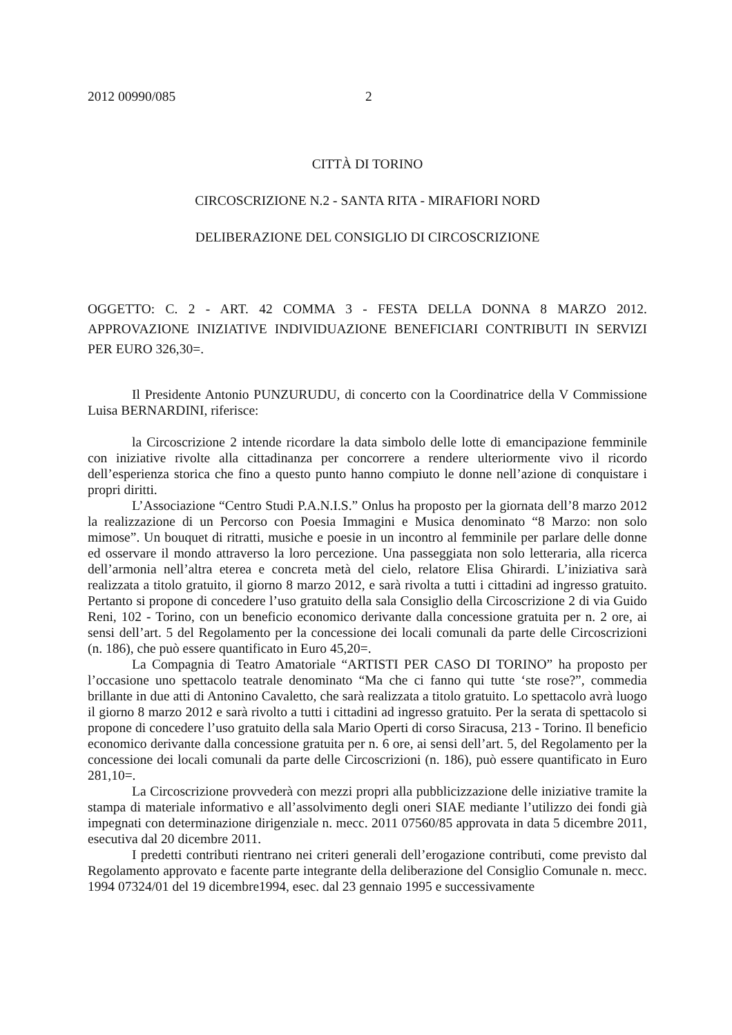2012 00990/085 2
CITTÀ DI TORINO
CIRCOSCRIZIONE N.2 - SANTA RITA - MIRAFIORI NORD
DELIBERAZIONE DEL CONSIGLIO DI CIRCOSCRIZIONE
OGGETTO: C. 2 - ART. 42 COMMA 3 - FESTA DELLA DONNA 8 MARZO 2012. APPROVAZIONE INIZIATIVE INDIVIDUAZIONE BENEFICIARI CONTRIBUTI IN SERVIZI PER EURO 326,30=.
Il Presidente Antonio PUNZURUDU, di concerto con la Coordinatrice della V Commissione Luisa BERNARDINI, riferisce:
la Circoscrizione 2 intende ricordare la data simbolo delle lotte di emancipazione femminile con iniziative rivolte alla cittadinanza per concorrere a rendere ulteriormente vivo il ricordo dell’esperienza storica che fino a questo punto hanno compiuto le donne nell’azione di conquistare i propri diritti.
L’Associazione “Centro Studi P.A.N.I.S.” Onlus ha proposto per la giornata dell’8 marzo 2012 la realizzazione di un Percorso con Poesia Immagini e Musica denominato “8 Marzo: non solo mimose”. Un bouquet di ritratti, musiche e poesie in un incontro al femminile per parlare delle donne ed osservare il mondo attraverso la loro percezione. Una passeggiata non solo letteraria, alla ricerca dell’armonia nell’altra eterea e concreta metà del cielo, relatore Elisa Ghirardi. L’iniziativa sarà realizzata a titolo gratuito, il giorno 8 marzo 2012, e sarà rivolta a tutti i cittadini ad ingresso gratuito. Pertanto si propone di concedere l’uso gratuito della sala Consiglio della Circoscrizione 2 di via Guido Reni, 102 - Torino, con un beneficio economico derivante dalla concessione gratuita per n. 2 ore, ai sensi dell’art. 5 del Regolamento per la concessione dei locali comunali da parte delle Circoscrizioni (n. 186), che può essere quantificato in Euro 45,20=.
La Compagnia di Teatro Amatoriale “ARTISTI PER CASO DI TORINO” ha proposto per l’occasione uno spettacolo teatrale denominato “Ma che ci fanno qui tutte ‘ste rose?”, commedia brillante in due atti di Antonino Cavaletto, che sarà realizzata a titolo gratuito. Lo spettacolo avrà luogo il giorno 8 marzo 2012 e sarà rivolto a tutti i cittadini ad ingresso gratuito. Per la serata di spettacolo si propone di concedere l’uso gratuito della sala Mario Operti di corso Siracusa, 213 - Torino. Il beneficio economico derivante dalla concessione gratuita per n. 6 ore, ai sensi dell’art. 5, del Regolamento per la concessione dei locali comunali da parte delle Circoscrizioni (n. 186), può essere quantificato in Euro 281,10=.
La Circoscrizione provvederà con mezzi propri alla pubblicizzazione delle iniziative tramite la stampa di materiale informativo e all’assolvimento degli oneri SIAE mediante l’utilizzo dei fondi già impegnati con determinazione dirigenziale n. mecc. 2011 07560/85 approvata in data 5 dicembre 2011, esecutiva dal 20 dicembre 2011.
I predetti contributi rientrano nei criteri generali dell’erogazione contributi, come previsto dal Regolamento approvato e facente parte integrante della deliberazione del Consiglio Comunale n. mecc. 1994 07324/01 del 19 dicembre1994, esec. dal 23 gennaio 1995 e successivamente